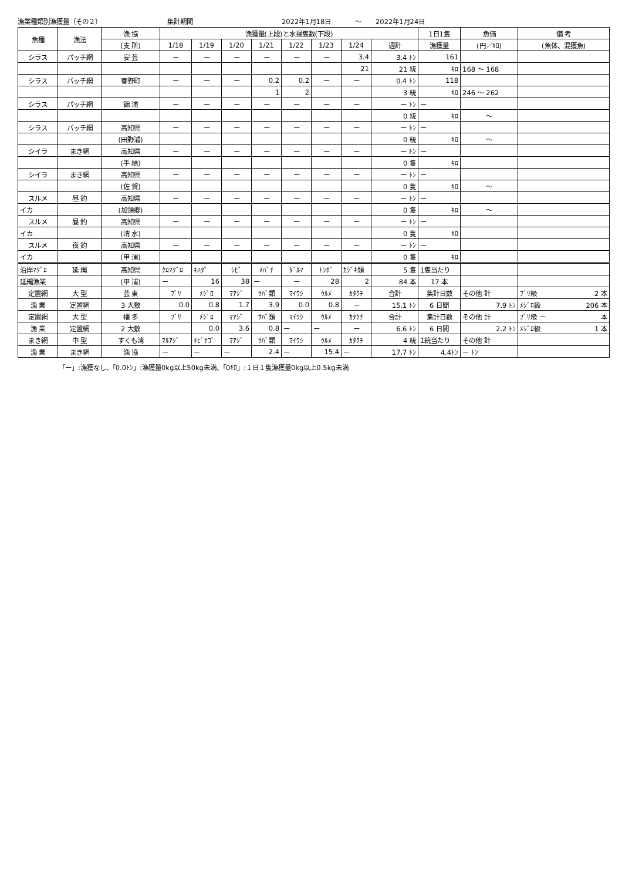漁業種類別漁獲量（その２） 集計期間 2022年1月18日 ～ 2022年1月24日
| 魚種 | 漁法 | 漁 協 | 漁獲量(上段)と水揚隻数(下段) | | | | | | | | 1日1隻 | 魚価 | 備 考 |
| --- | --- | --- | --- | --- | --- | --- | --- | --- | --- | --- | --- | --- | --- |
| | | (支 所) | 1/18 | 1/19 | 1/20 | 1/21 | 1/22 | 1/23 | 1/24 | 週計 | 漁獲量 | (円／ｷﾛ) | (魚体、混獲魚) |
| シラス | パッチ網 | 安 芸 | ー | ー | ー | ー | ー | ー | 3.4 | 3.4 ﾄﾝ | 161 | | |
| | | | | | | | | | 21 | 21 統 | ｷﾛ | 168 ～ 168 | |
| シラス | パッチ網 | 春野町 | ー | ー | ー | 0.2 | 0.2 | ー | ー | 0.4 ﾄﾝ | 118 | | |
| | | | | | | 1 | 2 | | | 3 統 | ｷﾛ | 246 ～ 262 | |
| シラス | パッチ網 | 錦 浦 | ー | ー | ー | ー | ー | ー | ー | ー ﾄﾝ | ー | | |
| | | | | | | | | | | 0 統 | ｷﾛ | ～ | |
| シラス | パッチ網 | 高知県 | ー | ー | ー | ー | ー | ー | ー | ー ﾄﾝ | ー | | |
| | | (田野浦) | | | | | | | | 0 統 | ｷﾛ | ～ | |
| シイラ | まき網 | 高知県 | ー | ー | ー | ー | ー | ー | ー | ー ﾄﾝ | ー | | |
| | | (手 結) | | | | | | | | 0 隻 | ｷﾛ | | |
| シイラ | まき網 | 高知県 | ー | ー | ー | ー | ー | ー | ー | ー ﾄﾝ | ー | | |
| | | (佐 賀) | | | | | | | | 0 隻 | ｷﾛ | ～ | |
| スルメ | 昼 釣 | 高知県 | ー | ー | ー | ー | ー | ー | ー | ー ﾄﾝ | ー | | |
| イカ | | (加領郷) | | | | | | | | 0 隻 | ｷﾛ | ～ | |
| スルメ | 昼 釣 | 高知県 | ー | ー | ー | ー | ー | ー | ー | ー ﾄﾝ | ー | | |
| イカ | | (清 水) | | | | | | | | 0 隻 | ｷﾛ | | |
| スルメ | 夜 釣 | 高知県 | ー | ー | ー | ー | ー | ー | ー | ー ﾄﾝ | ー | | |
| イカ | | (甲 浦) | | | | | | | | 0 隻 | ｷﾛ | | |
| 沿岸ﾏｸﾞﾛ | 延 縄 | 高知県 | ｸﾛﾏｸﾞﾛ | ｷﾊﾀﾞ | ｼﾋﾞ | ﾒﾊﾞﾁ | ﾀﾞﾙﾏ | ﾄﾝﾎﾞ | ｶｼﾞｷ類 | 5 隻 | 1隻当たり | | |
| 延縄漁業 | | (甲 浦) | ー | 16 | 38 | ー | ー | 28 | 2 | 84 本 | 17 本 | | |
| 定置網 | 大 型 | 芸 東 | ﾌﾞﾘ | ﾒｼﾞﾛ | ﾏｱｼﾞ | ｻﾊﾞ類 | ﾏｲﾜｼ | ｳﾙﾒ | ｶﾀｸﾁ | 合計 | 集計日数 | その他 計 | ﾌﾞﾘ級 2 本 |
| 漁 業 | 定置網 | 3 大敷 | 0.0 | 0.8 | 1.7 | 3.9 | 0.0 | 0.8 | ー | 15.1 ﾄﾝ | 6 日間 | 7.9 ﾄﾝ | ﾒｼﾞﾛ級 206 本 |
| 定置網 | 大 型 | 幡 多 | ﾌﾞﾘ | ﾒｼﾞﾛ | ﾏｱｼﾞ | ｻﾊﾞ類 | ﾏｲﾜｼ | ｳﾙﾒ | ｶﾀｸﾁ | 合計 | 集計日数 | その他 計 | ﾌﾞﾘ級 ー 本 |
| 漁 業 | 定置網 | 2 大敷 | | 0.0 | 3.6 | 0.8 | ー | ー | ー | 6.6 ﾄﾝ | 6 日間 | 2.2 ﾄﾝ | ﾒｼﾞﾛ級 1 本 |
| まき網 | 中 型 | すくも湾 | ﾏﾙｱｼﾞ | ｷﾋﾞﾅｺﾞ | ﾏｱｼﾞ | ｻﾊﾞ類 | ﾏｲﾜｼ | ｳﾙﾒ | ｶﾀｸﾁ | 4 統 | 1統当たり | その他 計 | |
| 漁 業 | まき網 | 漁 協 | ー | ー | ー | 2.4 | ー | 15.4 | ー | 17.7 ﾄﾝ | 4.4ﾄﾝ | ー ﾄﾝ | |
「ー」:漁獲なし、「0.0ﾄﾝ」:漁獲量0kg以上50kg未満、「0ｷﾛ」:１日１隻漁獲量0kg以上0.5kg未満